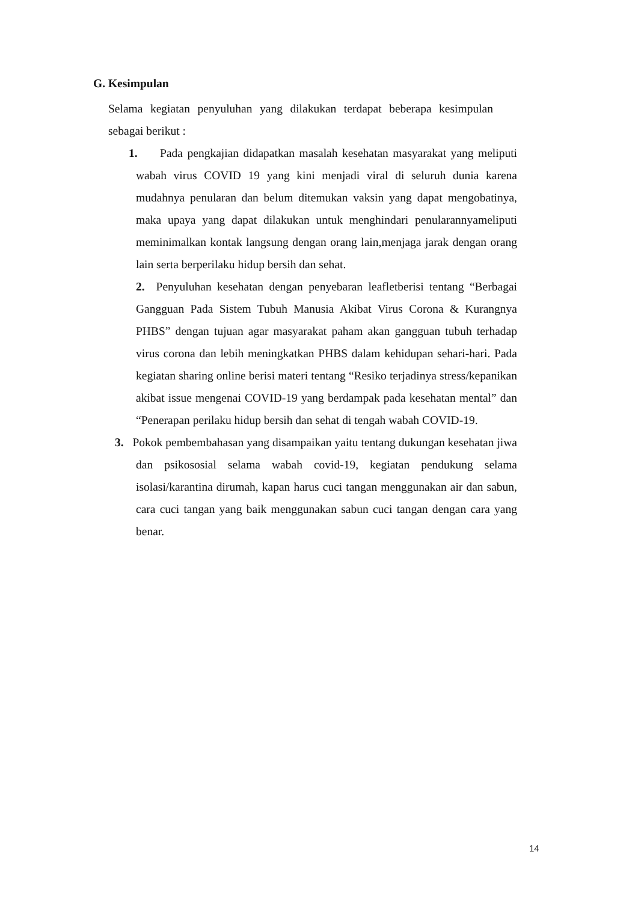G. Kesimpulan
Selama kegiatan penyuluhan yang dilakukan terdapat beberapa kesimpulan sebagai berikut :
1. Pada pengkajian didapatkan masalah kesehatan masyarakat yang meliputi wabah virus COVID 19 yang kini menjadi viral di seluruh dunia karena mudahnya penularan dan belum ditemukan vaksin yang dapat mengobatinya, maka upaya yang dapat dilakukan untuk menghindari penularannyameliputi meminimalkan kontak langsung dengan orang lain,menjaga jarak dengan orang lain serta berperilaku hidup bersih dan sehat.
2. Penyuluhan kesehatan dengan penyebaran leafletberisi tentang “Berbagai Gangguan Pada Sistem Tubuh Manusia Akibat Virus Corona & Kurangnya PHBS” dengan tujuan agar masyarakat paham akan gangguan tubuh terhadap virus corona dan lebih meningkatkan PHBS dalam kehidupan sehari-hari. Pada kegiatan sharing online berisi materi tentang “Resiko terjadinya stress/kepanikan akibat issue mengenai COVID-19 yang berdampak pada kesehatan mental” dan “Penerapan perilaku hidup bersih dan sehat di tengah wabah COVID-19.
3. Pokok pembembahasan yang disampaikan yaitu tentang dukungan kesehatan jiwa dan psikososial selama wabah covid-19, kegiatan pendukung selama isolasi/karantina dirumah, kapan harus cuci tangan menggunakan air dan sabun, cara cuci tangan yang baik menggunakan sabun cuci tangan dengan cara yang benar.
14